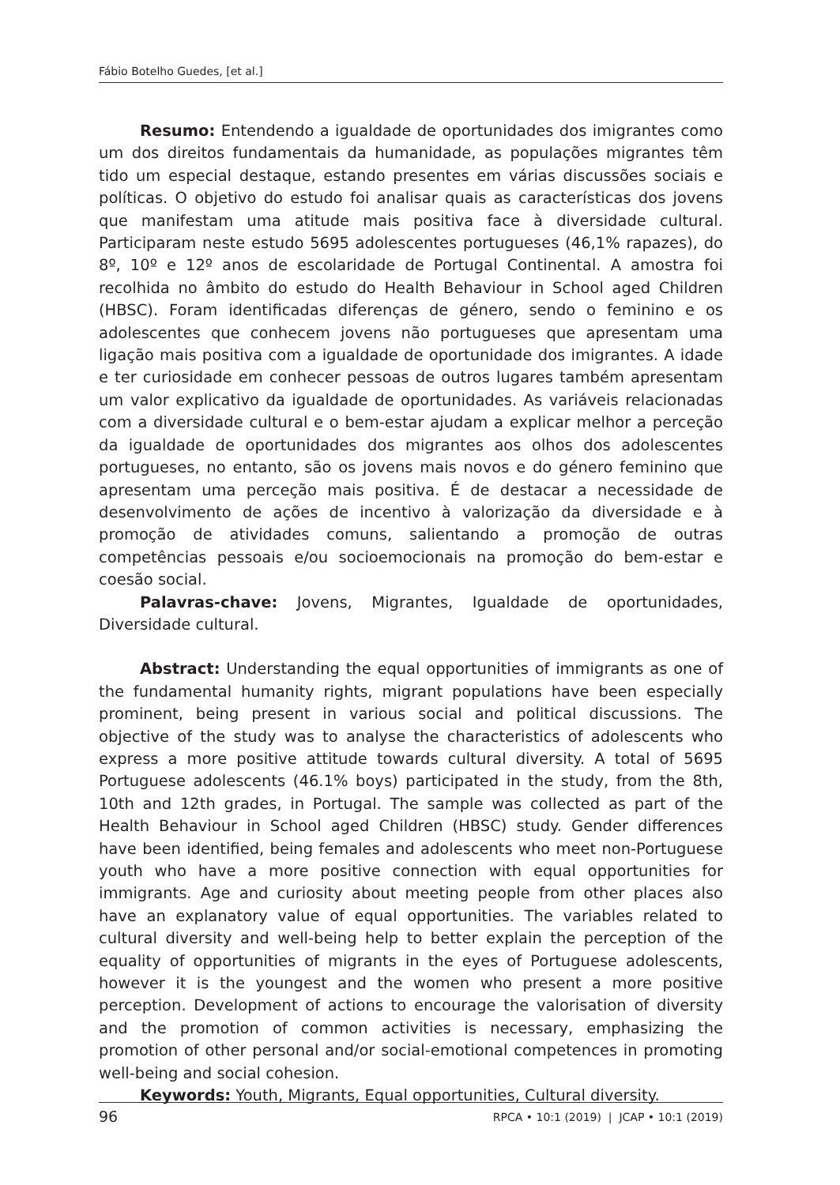Fábio Botelho Guedes, [et al.]
Resumo: Entendendo a igualdade de oportunidades dos imigrantes como um dos direitos fundamentais da humanidade, as populações migrantes têm tido um especial destaque, estando presentes em várias discussões sociais e políticas. O objetivo do estudo foi analisar quais as características dos jovens que manifestam uma atitude mais positiva face à diversidade cultural. Participaram neste estudo 5695 adolescentes portugueses (46,1% rapazes), do 8º, 10º e 12º anos de escolaridade de Portugal Continental. A amostra foi recolhida no âmbito do estudo do Health Behaviour in School aged Children (HBSC). Foram identificadas diferenças de género, sendo o feminino e os adolescentes que conhecem jovens não portugueses que apresentam uma ligação mais positiva com a igualdade de oportunidade dos imigrantes. A idade e ter curiosidade em conhecer pessoas de outros lugares também apresentam um valor explicativo da igualdade de oportunidades. As variáveis relacionadas com a diversidade cultural e o bem-estar ajudam a explicar melhor a perceção da igualdade de oportunidades dos migrantes aos olhos dos adolescentes portugueses, no entanto, são os jovens mais novos e do género feminino que apresentam uma perceção mais positiva. É de destacar a necessidade de desenvolvimento de ações de incentivo à valorização da diversidade e à promoção de atividades comuns, salientando a promoção de outras competências pessoais e/ou socioemocionais na promoção do bem-estar e coesão social.
Palavras-chave: Jovens, Migrantes, Igualdade de oportunidades, Diversidade cultural.
Abstract: Understanding the equal opportunities of immigrants as one of the fundamental humanity rights, migrant populations have been especially prominent, being present in various social and political discussions. The objective of the study was to analyse the characteristics of adolescents who express a more positive attitude towards cultural diversity. A total of 5695 Portuguese adolescents (46.1% boys) participated in the study, from the 8th, 10th and 12th grades, in Portugal. The sample was collected as part of the Health Behaviour in School aged Children (HBSC) study. Gender differences have been identified, being females and adolescents who meet non-Portuguese youth who have a more positive connection with equal opportunities for immigrants. Age and curiosity about meeting people from other places also have an explanatory value of equal opportunities. The variables related to cultural diversity and well-being help to better explain the perception of the equality of opportunities of migrants in the eyes of Portuguese adolescents, however it is the youngest and the women who present a more positive perception. Development of actions to encourage the valorisation of diversity and the promotion of common activities is necessary, emphasizing the promotion of other personal and/or social-emotional competences in promoting well-being and social cohesion.
Keywords: Youth, Migrants, Equal opportunities, Cultural diversity.
96 RPCA • 10:1 (2019) | JCAP • 10:1 (2019)